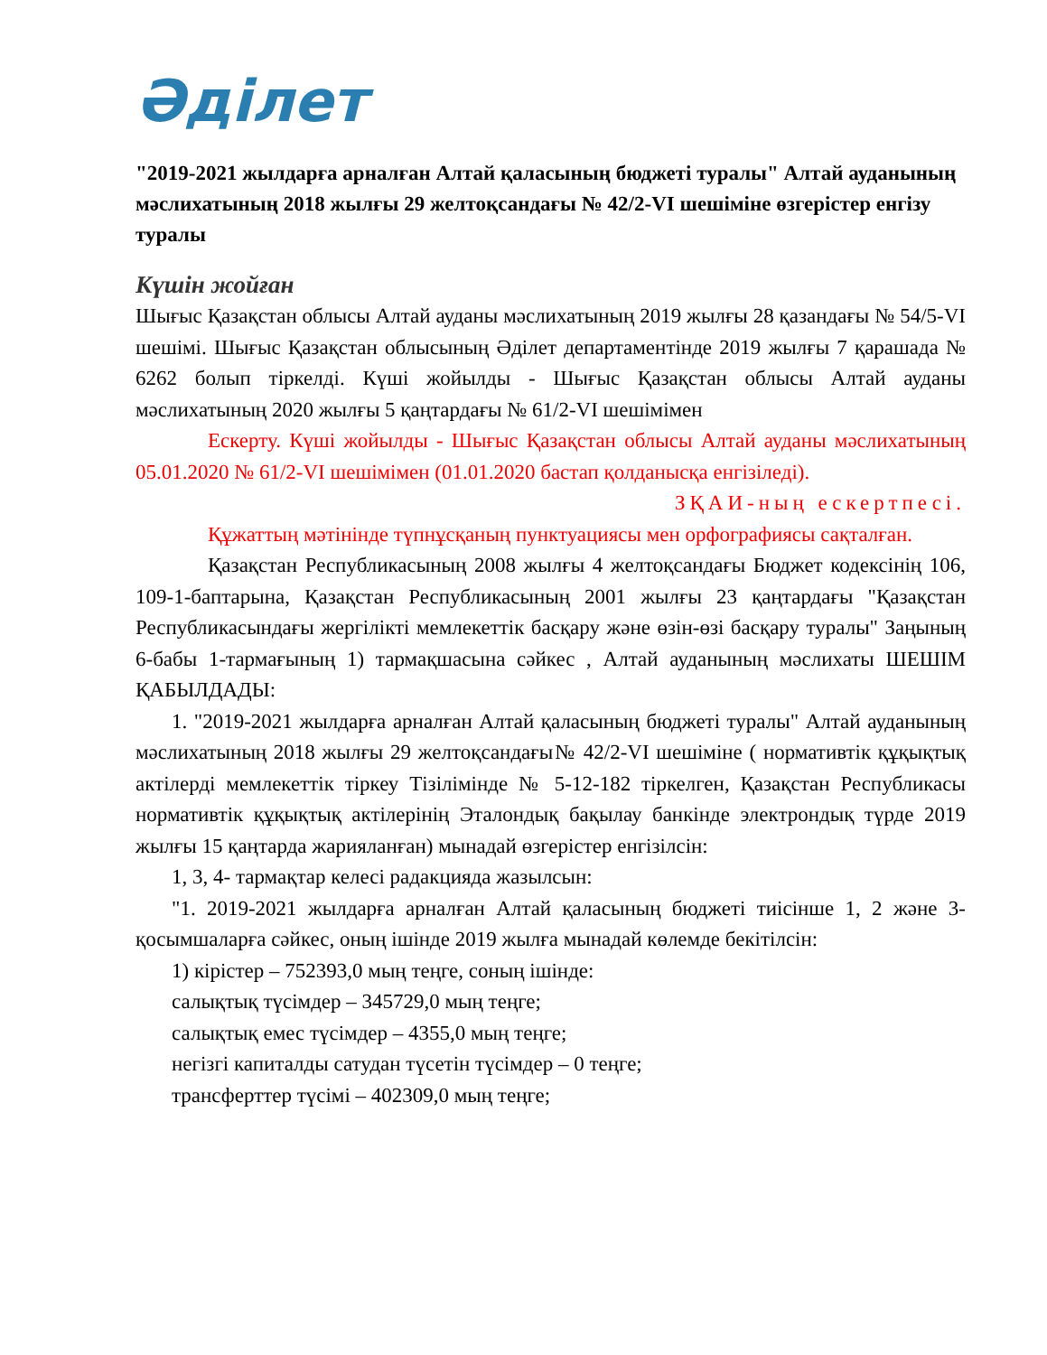Әділет
"2019-2021 жылдарға арналған Алтай қаласының бюджеті туралы" Алтай ауданының мәслихатының 2018 жылғы 29 желтоқсандағы № 42/2-VI шешіміне өзгерістер енгізу туралы
Күшін жойған
Шығыс Қазақстан облысы Алтай ауданы мәслихатының 2019 жылғы 28 қазандағы № 54/5-VI шешімі. Шығыс Қазақстан облысының Әділет департаментінде 2019 жылғы 7 қарашада № 6262 болып тіркелді. Күші жойылды - Шығыс Қазақстан облысы Алтай ауданы мәслихатының 2020 жылғы 5 қаңтардағы № 61/2-VI шешімімен
Ескерту. Күші жойылды - Шығыс Қазақстан облысы Алтай ауданы мәслихатының 05.01.2020 № 61/2-VI шешімімен (01.01.2020 бастап қолданысқа енгізіледі).
ЗҚАИ-ның ескертпесі.
Құжаттың мәтінінде түпнұсқаның пунктуациясы мен орфографиясы сақталған.
Қазақстан Республикасының 2008 жылғы 4 желтоқсандағы Бюджет кодексінің 106, 109-1-баптарына, Қазақстан Республикасының 2001 жылғы 23 қаңтардағы "Қазақстан Республикасындағы жергілікті мемлекеттік басқару және өзін-өзі басқару туралы" Заңының 6-бабы 1-тармағының 1) тармақшасына сәйкес , Алтай ауданының мәслихаты ШЕШІМ ҚАБЫЛДАДЫ:
1. "2019-2021 жылдарға арналған Алтай қаласының бюджеті туралы" Алтай ауданының мәслихатының 2018 жылғы 29 желтоқсандағы№ 42/2-VI шешіміне ( нормативтік құқықтық актілерді мемлекеттік тіркеу Тізілімінде № 5-12-182 тіркелген, Қазақстан Республикасы нормативтік құқықтық актілерінің Эталондық бақылау банкінде электрондық түрде 2019 жылғы 15 қаңтарда жарияланған) мынадай өзгерістер енгізілсін:
1, 3, 4- тармақтар келесі радакцияда жазылсын:
"1. 2019-2021 жылдарға арналған Алтай қаласының бюджеті тиісінше 1, 2 және 3- қосымшаларға сәйкес, оның ішінде 2019 жылға мынадай көлемде бекітілсін:
1) кірістер – 752393,0 мың теңге, соның ішінде:
салықтық түсімдер – 345729,0 мың теңге;
салықтық емес түсімдер – 4355,0 мың теңге;
негізгі капиталды сатудан түсетін түсімдер – 0 теңге;
трансферттер түсімі – 402309,0 мың теңге;